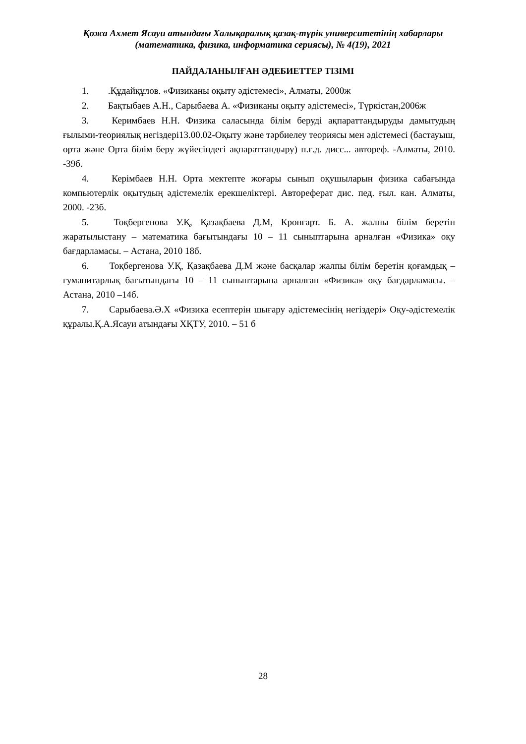Қожа Ахмет Ясауи атындағы Халықаралық қазақ-түрік университетінің хабарлары
(математика, физика, информатика сериясы), № 4(19), 2021
ПАЙДАЛАНЫЛҒАН ӘДЕБИЕТТЕР ТІЗІМІ
1. .Құдайқұлов. «Физиканы оқыту әдістемесі», Алматы, 2000ж
2. Бақтыбаев А.Н., Сарыбаева А. «Физиканы оқыту әдістемесі», Түркістан,2006ж
3. Керимбаев Н.Н. Физика саласында білім беруді ақпараттандыруды дамытудың ғылыми-теориялық негіздері13.00.02-Оқыту және тәрбиелеу теориясы мен әдістемесі (бастауыш, орта және Орта білім беру жүйесіндегі ақпараттандыру) п.ғ.д. дисс... автореф. -Алматы, 2010. -39б.
4. Керімбаев Н.Н. Орта мектепте жоғары сынып оқушыларын физика сабағында компьютерлік оқытудың әдістемелік ерекшеліктері. Автореферат дис. пед. ғыл. кан. Алматы, 2000. -23б.
5. Тоқбергенова У.Қ, Қазақбаева Д.М, Кронгарт. Б. А. жалпы білім беретін жаратылыстану – математика бағытындағы 10 – 11 сыныптарына арналған «Физика» оқу бағдарламасы. – Астана, 2010 18б.
6. Тоқбергенова У.Қ, Қазақбаева Д.М және басқалар жалпы білім беретін қоғамдық – гуманитарлық бағытындағы 10 – 11 сыныптарына арналған «Физика» оқу бағдарламасы. – Астана, 2010 –14б.
7. Сарыбаева.Ә.Х «Физика есептерін шығару әдістемесінің негіздері» Оқу-әдістемелік құралы.Қ.А.Ясауи атындағы ХҚТУ, 2010. – 51 б
28